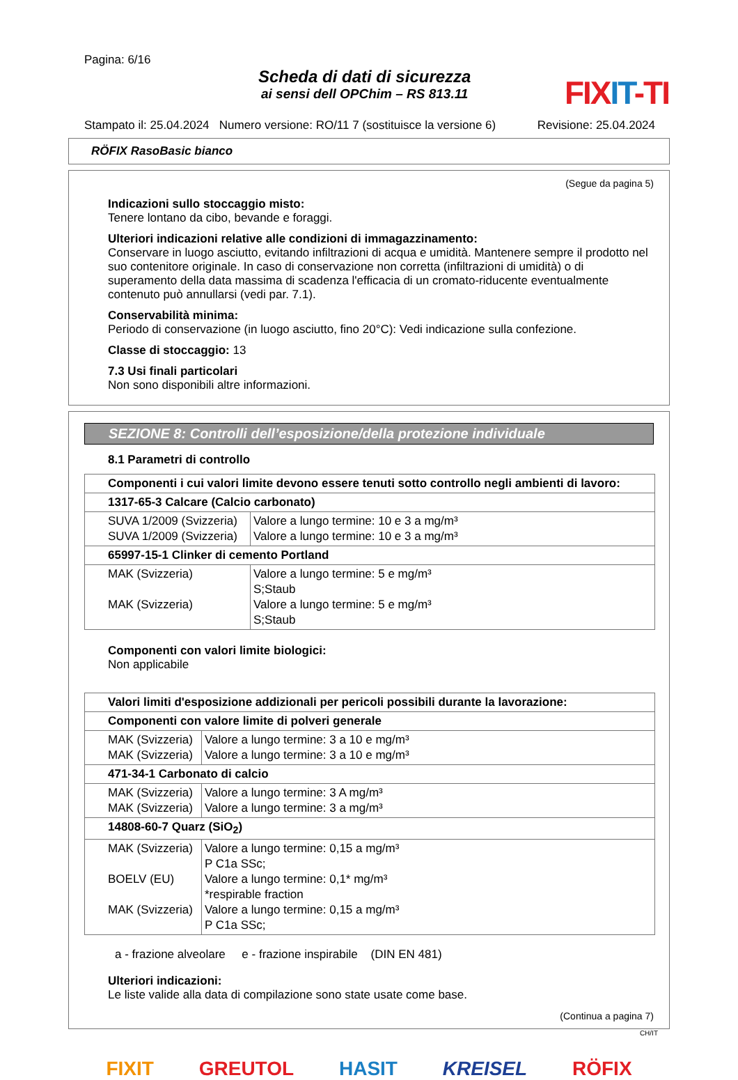Pagina: 6/16
Scheda di dati di sicurezza
ai sensi dell OPChim – RS 813.11
FIXIT-TI
Stampato il: 25.04.2024 Numero versione: RO/11 7 (sostituisce la versione 6) Revisione: 25.04.2024
RÖFIX RasoBasic bianco
(Segue da pagina 5)
Indicazioni sullo stoccaggio misto:
Tenere lontano da cibo, bevande e foraggi.
Ulteriori indicazioni relative alle condizioni di immagazzinamento:
Conservare in luogo asciutto, evitando infiltrazioni di acqua e umidità. Mantenere sempre il prodotto nel suo contenitore originale. In caso di conservazione non corretta (infiltrazioni di umidità) o di superamento della data massima di scadenza l'efficacia di un cromato-riducente eventualmente contenuto può annullarsi (vedi par. 7.1).
Conservabilità minima:
Periodo di conservazione (in luogo asciutto, fino 20°C): Vedi indicazione sulla confezione.
Classe di stoccaggio: 13
7.3 Usi finali particolari
Non sono disponibili altre informazioni.
SEZIONE 8: Controlli dell’esposizione/della protezione individuale
8.1 Parametri di controllo
| Componenti i cui valori limite devono essere tenuti sotto controllo negli ambienti di lavoro: | |
| 1317-65-3 Calcare (Calcio carbonato) | |
| SUVA 1/2009 (Svizzeria) SUVA 1/2009 (Svizzeria) | Valore a lungo termine: 10 e 3 a mg/m³ Valore a lungo termine: 10 e 3 a mg/m³ |
| 65997-15-1 Clinker di cemento Portland | |
| MAK (Svizzeria) MAK (Svizzeria) | Valore a lungo termine: 5 e mg/m³ S;Staub Valore a lungo termine: 5 e mg/m³ S;Staub |
Componenti con valori limite biologici:
Non applicabile
| Valori limiti d'esposizione addizionali per pericoli possibili durante la lavorazione: | |
| Componenti con valore limite di polveri generale | |
| MAK (Svizzeria) MAK (Svizzeria) | Valore a lungo termine: 3 a 10 e mg/m³ Valore a lungo termine: 3 a 10 e mg/m³ |
| 471-34-1 Carbonato di calcio | |
| MAK (Svizzeria) MAK (Svizzeria) | Valore a lungo termine: 3 A mg/m³ Valore a lungo termine: 3 a mg/m³ |
| 14808-60-7 Quarz (SiO<sub>2</sub>) | |
| MAK (Svizzeria) BOELV (EU) MAK (Svizzeria) | Valore a lungo termine: 0,15 a mg/m³ P C1a SSc; Valore a lungo termine: 0,1* mg/m³ *respirable fraction Valore a lungo termine: 0,15 a mg/m³ P C1a SSc; |
a - frazione alveolare e - frazione inspirabile (DIN EN 481)
Ulteriori indicazioni:
Le liste valide alla data di compilazione sono state usate come base.
(Continua a pagina 7)
CH/IT
FIXIT GREUTOL HASIT KREISEL RÖFIX